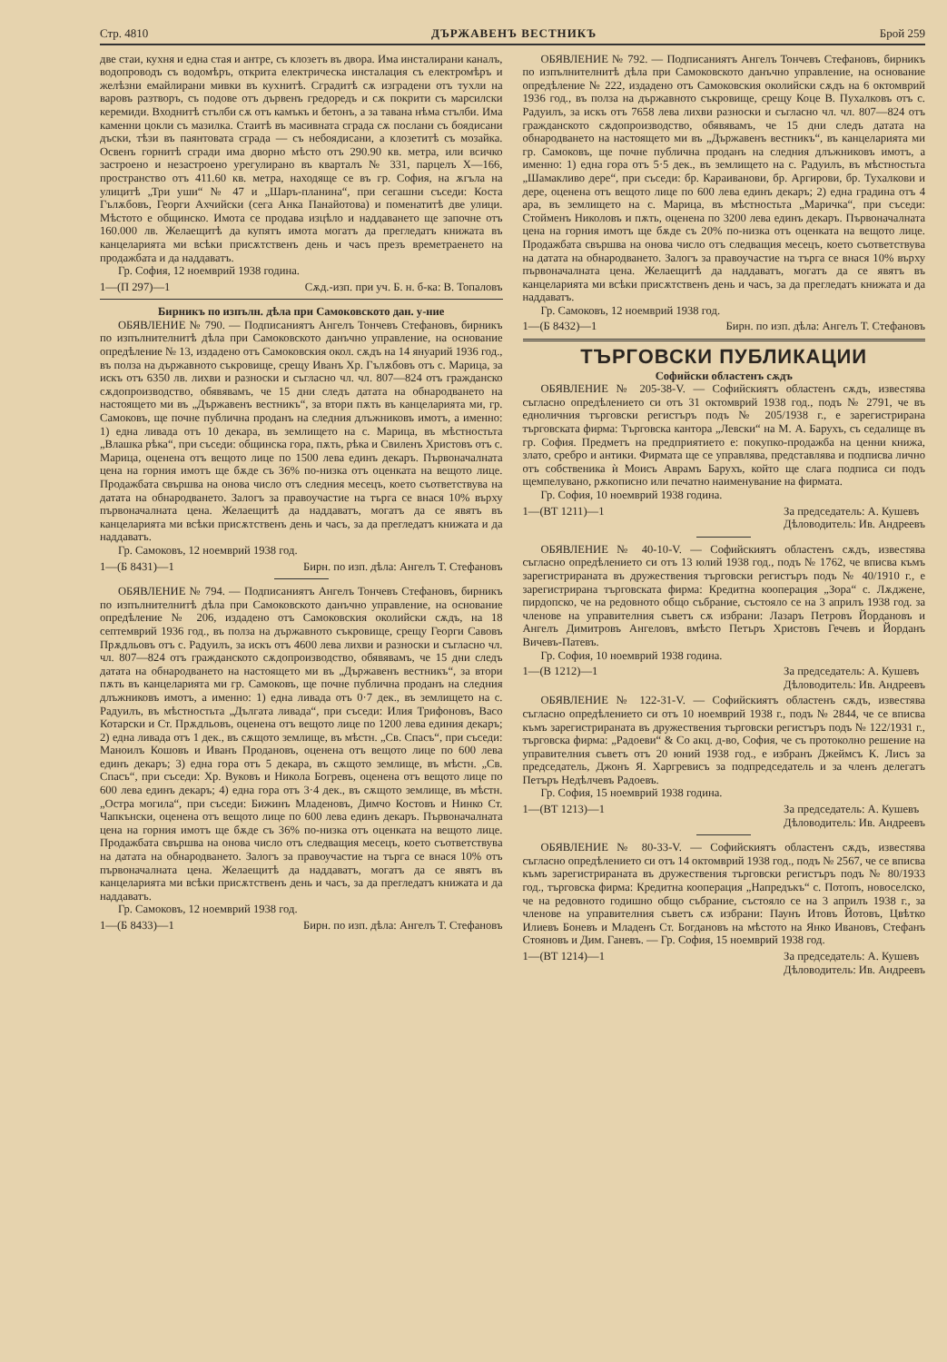Стр. 4810 ДЪРЖАВЕНЪ ВЕСТНИКЪ Брой 259
две стаи, кухня и една стая и антре, съ клозетъ въ двора. Има инсталирани каналъ, водопроводъ съ водомѣръ, открита електрическа инсталация съ електромѣръ и желѣзни емайлирани мивки въ кухнитѣ. Сградитѣ сѫ изградени отъ тухли на варовъ разтворъ, съ подове отъ дървенъ гредоредъ и сѫ покрити съ марсилски керемиди. Входнитѣ стълби сѫ отъ камъкъ и бетонъ, а за тавана нѣма стълби. Има каменни цокли съ мазилка. Стаитѣ въ масивната сграда сѫ послани съ боядисани дъски, тѣзи въ паянтовата сграда — съ небоядисани, а клозетитѣ съ мозайка. Освенъ горнитѣ сгради има дворно мѣсто отъ 290.90 кв. метра, или всичко застроено и незастроено урегулирано въ кварталъ № 331, парцелъ X—166, пространство отъ 411.60 кв. метра, находяще се въ гр. София, на ѫгъла на улицитѣ „Три уши“ № 47 и „Шаръ-планина“, при сегашни съседи: Коста Гълѫбовъ, Георги Ахчийски (сега Анка Панайотова) и поменатитѣ две улици. Мѣстото е общинско. Имота се продава изцѣло и наддаването ще започне отъ 160.000 лв. Желаещитѣ да купятъ имота могатъ да прегледатъ книжата въ канцеларията ми всѣки присѫтственъ день и часъ презъ времетраенето на продажбата и да наддаватъ.
Гр. София, 12 ноемврий 1938 година.
1—(П 297)—1 Сѫд.-изп. при уч. Б. н. б-ка: В. Топаловъ
Бирникъ по изпълн. дѣла при Самоковското дан. у-ние
ОБЯВЛЕНИЕ № 790. — Подписаниятъ Ангелъ Тончевъ Стефановъ, бирникъ по изпълнителнитѣ дѣла при Самоковското данъчно управление, на основание опредѣление № 13, издадено отъ Самоковския окол. сѫдъ на 14 януарий 1936 год., въ полза на държавното съкровище, срещу Иванъ Хр. Гълѫбовъ отъ с. Марица, за искъ отъ 6350 лв. лихви и разноски и съгласно чл. чл. 807—824 отъ гражданско сѫдопроизводство, обявявамъ, че 15 дни следъ датата на обнародването на настоящето ми въ „Държавенъ вестникъ“, за втори пѫть въ канцеларията ми, гр. Самоковъ, ще почне публична проданъ на следния длъжниковъ имотъ, а именно: 1) една ливада отъ 10 декара, въ землището на с. Марица, въ мѣстностьта „Влашка рѣка“, при съседи: общинска гора, пѫть, рѣка и Свиленъ Христовъ отъ с. Марица, оценена отъ вещото лице по 1500 лева единъ декаръ. Първоначалната цена на горния имотъ ще бѫде съ 36% по-низка отъ оценката на вещото лице. Продажбата свършва на онова число отъ следния месецъ, което съответствува на датата на обнародването. Залогъ за правоучастие на търга се внася 10% върху първоначалната цена. Желаещитѣ да наддаватъ, могатъ да се явятъ въ канцеларията ми всѣки присѫтственъ день и часъ, за да прегледатъ книжата и да наддаватъ.
Гр. Самоковъ, 12 ноемврий 1938 год.
1—(Б 8431)—1 Бирн. по изп. дѣла: Ангелъ Т. Стефановъ
ОБЯВЛЕНИЕ № 794. — Подписаниятъ Ангелъ Тончевъ Стефановъ, бирникъ по изпълнителнитѣ дѣла при Самоковското данъчно управление, на основание опредѣление № 206, издадено отъ Самоковския околийски сѫдъ, на 18 септемврий 1936 год., въ полза на държавното съкровище, срещу Георги Савовъ Прѫдльовъ отъ с. Радуилъ, за искъ отъ 4600 лева лихви и разноски и съгласно чл. чл. 807—824 отъ гражданското сѫдопроизводство, обявявамъ, че 15 дни следъ датата на обнародването на настоящето ми въ „Държавенъ вестникъ“, за втори пѫть въ канцеларията ми гр. Самоковъ, ще почне публична проданъ на следния длъжниковъ имотъ, а именно: 1) една ливада отъ 0·7 дек., въ землището на с. Радуилъ, въ мѣстностьта „Дългата ливада“, при съседи: Илия Трифоновъ, Васо Котарски и Ст. Прѫдльовъ, оценена отъ вещото лице по 1200 лева единия декаръ; 2) една ливада отъ 1 дек., въ сѫщото землище, въ мѣстн. „Св. Спасъ“, при съседи: Маноилъ Кошовъ и Иванъ Продановъ, оценена отъ вещото лице по 600 лева единъ декаръ; 3) една гора отъ 5 декара, въ сѫщото землище, въ мѣстн. „Св. Спасъ“, при съседи: Хр. Вуковъ и Никола Богревъ, оценена отъ вещото лице по 600 лева единъ декаръ; 4) една гора отъ 3·4 дек., въ сѫщото землище, въ мѣстн. „Остра могила“, при съседи: Бижинъ Младеновъ, Димчо Костовъ и Нинко Ст. Чапкънски, оценена отъ вещото лице по 600 лева единъ декаръ. Първоначалната цена на горния имотъ ще бѫде съ 36% по-низка отъ оценката на вещото лице. Продажбата свършва на онова число отъ следващия месецъ, което съответствува на датата на обнародването. Залогъ за правоучастие на търга се внася 10% отъ първоначалната цена. Желаещитѣ да наддаватъ, могатъ да се явятъ въ канцеларията ми всѣки присѫтственъ день и часъ, за да прегледатъ книжата и да наддаватъ.
Гр. Самоковъ, 12 ноемврий 1938 год.
1—(Б 8433)—1 Бирн. по изп. дѣла: Ангелъ Т. Стефановъ
ОБЯВЛЕНИЕ № 792. — Подписаниятъ Ангелъ Тончевъ Стефановъ, бирникъ по изпълнителнитѣ дѣла при Самоковското данъчно управление, на основание опредѣление № 222, издадено отъ Самоковския околийски сѫдъ на 6 октомврий 1936 год., въ полза на държавното съкровище, срещу Коце В. Пухалковъ отъ с. Радуилъ, за искъ отъ 7658 лева лихви разноски и съгласно чл. чл. 807—824 отъ гражданското сѫдопроизводство, обявявамъ, че 15 дни следъ датата на обнародването на настоящето ми въ „Държавенъ вестникъ“, въ канцеларията ми гр. Самоковъ, ще почне публична проданъ на следния длъжниковъ имотъ, а именно: 1) една гора отъ 5·5 дек., въ землището на с. Радуилъ, въ мѣстностьта „Шамакливо дере“, при съседи: бр. Караиванови, бр. Аргирови, бр. Тухалкови и дере, оценена отъ вещото лице по 600 лева единъ декаръ; 2) една градина отъ 4 ара, въ землището на с. Марица, въ мѣстностьта „Маричка“, при съседи: Стойменъ Николовъ и пѫть, оценена по 3200 лева единъ декаръ. Първоначалната цена на горния имотъ ще бѫде съ 20% по-низка отъ оценката на вещото лице. Продажбата свършва на онова число отъ следващия месецъ, което съответствува на датата на обнародването. Залогъ за правоучастие на търга се внася 10% върху първоначалната цена. Желаещитѣ да наддаватъ, могатъ да се явятъ въ канцеларията ми всѣки присѫтственъ день и часъ, за да прегледатъ книжата и да наддаватъ.
Гр. Самоковъ, 12 ноемврий 1938 год.
1—(Б 8432)—1 Бирн. по изп. дѣла: Ангелъ Т. Стефановъ
ТЪРГОВСКИ ПУБЛИКАЦИИ
Софийски областенъ сѫдъ
ОБЯВЛЕНИЕ № 205-38-V. — Софийскиятъ областенъ сѫдъ, известява съгласно опредѣлението си отъ 31 октомврий 1938 год., подъ № 2791, че въ едноличния търговски регистъръ подъ № 205/1938 г., е зарегистрирана търговската фирма: Търговска кантора „Левски“ на М. А. Барухъ, съ седалище въ гр. София. Предметъ на предприятието е: покупко-продажба на ценни книжа, злато, сребро и антики. Фирмата ще се управлява, представлява и подписва лично отъ собственика ѝ Моисъ Аврамъ Барухъ, който ще слага подписа си подъ щемпелувано, рѫкописно или печатно наименувание на фирмата.
Гр. София, 10 ноемврий 1938 година.
1—(ВТ 1211)—1 За председатель: А. Кушевъ
Дѣловодитель: Ив. Андреевъ
ОБЯВЛЕНИЕ № 40-10-V. — Софийскиятъ областенъ сѫдъ, известява съгласно опредѣлението си отъ 13 юлий 1938 год., подъ № 1762, че вписва къмъ зарегистрираната въ дружествения търговски регистъръ подъ № 40/1910 г., е зарегистрирана търговската фирма: Кредитна кооперация „Зора“ с. Лѫджене, пирдопско, че на редовното общо събрание, състояло се на 3 априлъ 1938 год. за членове на управителния съветъ сѫ избрани: Лазаръ Петровъ Йордановъ и Ангелъ Димитровъ Ангеловъ, вмѣсто Петъръ Христовъ Гечевъ и Йорданъ Вичевъ-Патевъ.
Гр. София, 10 ноемврий 1938 година.
1—(В 1212)—1 За председатель: А. Кушевъ
Дѣловодитель: Ив. Андреевъ
ОБЯВЛЕНИЕ № 122-31-V. — Софийскиятъ областенъ сѫдъ, известява съгласно опредѣлението си отъ 10 ноемврий 1938 г., подъ № 2844, че се вписва къмъ зарегистрираната въ дружествения търговски регистъръ подъ № 122/1931 г., търговска фирма: „Радоеви“ & Со акц. д-во, София, че съ протоколно решение на управителния съветъ отъ 20 юний 1938 год., е избранъ Джеймсъ К. Лисъ за председатель, Джонъ Я. Харгревисъ за подпредседатель и за членъ делегатъ Петъръ Недѣлчевъ Радоевъ.
Гр. София, 15 ноемврий 1938 година.
1—(ВТ 1213)—1 За председатель: А. Кушевъ
Дѣловодитель: Ив. Андреевъ
ОБЯВЛЕНИЕ № 80-33-V. — Софийскиятъ областенъ сѫдъ, известява съгласно опредѣлението си отъ 14 октомврий 1938 год., подъ № 2567, че се вписва къмъ зарегистрираната въ дружествения търговски регистъръ подъ № 80/1933 год., търговска фирма: Кредитна кооперация „Напредъкъ“ с. Потопъ, новоселско, че на редовното годишно общо събрание, състояло се на 3 априлъ 1938 г., за членове на управителния съветъ сѫ избрани: Паунъ Итовъ Йотовъ, Цвѣтко Илиевъ Боневъ и Младенъ Ст. Богдановъ на мѣстото на Янко Ивановъ, Стефанъ Стояновъ и Дим. Ганевъ. — Гр. София, 15 ноемврий 1938 год.
1—(ВТ 1214)—1 За председатель: А. Кушевъ
Дѣловодитель: Ив. Андреевъ